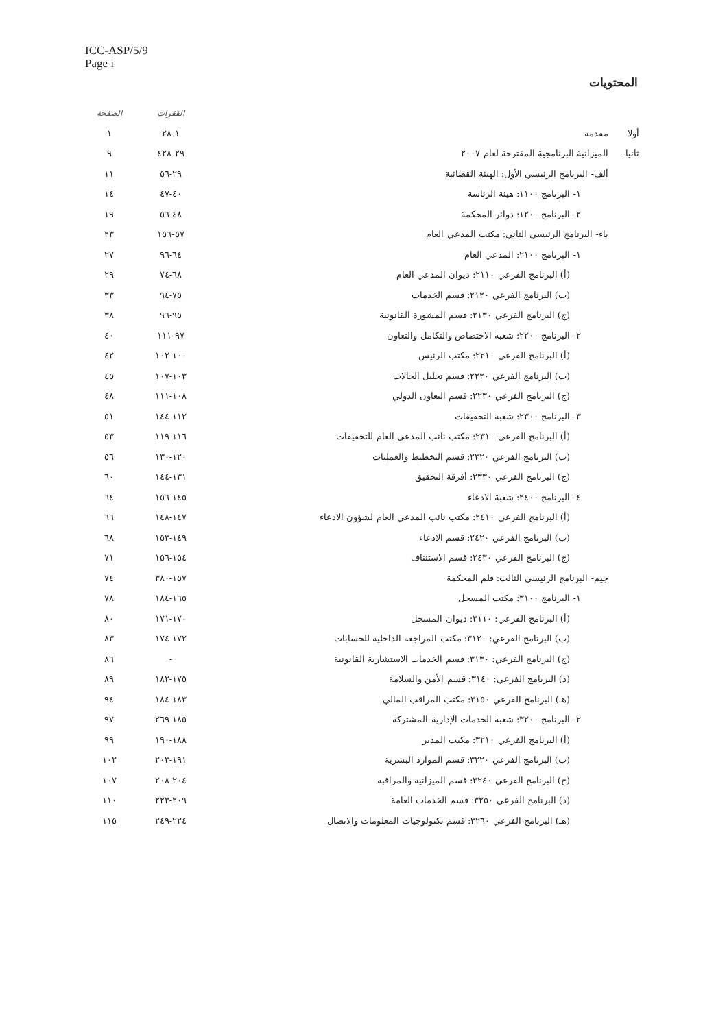ICC-ASP/5/9
Page i
المحتويات
| | | | الفقرات | الصفحة |
| --- | --- | --- | --- | --- |
| أولا | مقدمة | | ١-٢٨ | ١ |
| ثانيا- | الميزانية البرنامجية المقترحة لعام ٢٠٠٧ | | ٢٩-٤٢٨ | ٩ |
| | ألف- البرنامج الرئيسي الأول: الهيئة القضائية | | ٢٩-٥٦ | ١١ |
| | | ١- البرنامج ١١٠٠: هيئة الرئاسة | ٤٠-٤٧ | ١٤ |
| | | ٢- البرنامج ١٢٠٠: دوائر المحكمة | ٤٨-٥٦ | ١٩ |
| | باء- البرنامج الرئيسي الثاني: مكتب المدعي العام | | ٥٧-١٥٦ | ٢٣ |
| | | ١- البرنامج ٢١٠٠: المدعي العام | ٦٤-٩٦ | ٢٧ |
| | | (أ) البرنامج الفرعي ٢١١٠: ديوان المدعي العام | ٦٨-٧٤ | ٢٩ |
| | | (ب) البرنامج الفرعي ٢١٢٠: قسم الخدمات | ٧٥-٩٤ | ٣٣ |
| | | (ج) البرنامج الفرعي ٢١٣٠: قسم المشورة القانونية | ٩٥-٩٦ | ٣٨ |
| | | ٢- البرنامج ٢٢٠٠: شعبة الاختصاص والتكامل والتعاون | ٩٧-١١١ | ٤٠ |
| | | (أ) البرنامج الفرعي ٢٢١٠: مكتب الرئيس | ١٠٠-١٠٢ | ٤٢ |
| | | (ب) البرنامج الفرعي ٢٢٢٠: قسم تحليل الحالات | ١٠٣-١٠٧ | ٤٥ |
| | | (ج) البرنامج الفرعي ٢٢٣٠: قسم التعاون الدولي | ١٠٨-١١١ | ٤٨ |
| | | ٣- البرنامج ٢٣٠٠: شعبة التحقيقات | ١١٢-١٤٤ | ٥١ |
| | | (أ) البرنامج الفرعي ٢٣١٠: مكتب نائب المدعي العام للتحقيقات | ١١٦-١١٩ | ٥٣ |
| | | (ب) البرنامج الفرعي ٢٣٢٠: قسم التخطيط والعمليات | ١٢٠-١٣٠ | ٥٦ |
| | | (ج) البرنامج الفرعي ٢٣٣٠: أفرقة التحقيق | ١٣١-١٤٤ | ٦٠ |
| | | ٤- البرنامج ٢٤٠٠: شعبة الادعاء | ١٤٥-١٥٦ | ٦٤ |
| | | (أ) البرنامج الفرعي ٢٤١٠: مكتب نائب المدعي العام لشؤون الادعاء | ١٤٧-١٤٨ | ٦٦ |
| | | (ب) البرنامج الفرعي ٢٤٢٠: قسم الادعاء | ١٤٩-١٥٣ | ٦٨ |
| | | (ج) البرنامج الفرعي ٢٤٣٠: قسم الاستئناف | ١٥٤-١٥٦ | ٧١ |
| | جيم- البرنامج الرئيسي الثالث: قلم المحكمة | | ١٥٧-٣٨٠ | ٧٤ |
| | | ١- البرنامج ٣١٠٠: مكتب المسجل | ١٦٥-١٨٤ | ٧٨ |
| | | (أ) البرنامج الفرعي: ٣١١٠: ديوان المسجل | ١٧٠-١٧١ | ٨٠ |
| | | (ب) البرنامج الفرعي: ٣١٢٠: مكتب المراجعة الداخلية للحسابات | ١٧٢-١٧٤ | ٨٣ |
| | | (ج) البرنامج الفرعي: ٣١٣٠: قسم الخدمات الاستشارية القانونية | - | ٨٦ |
| | | (د) البرنامج الفرعي: ٣١٤٠: قسم الأمن والسلامة | ١٧٥-١٨٢ | ٨٩ |
| | | (هـ) البرنامج الفرعي ٣١٥٠: مكتب المراقب المالي | ١٨٣-١٨٤ | ٩٤ |
| | | ٢- البرنامج ٣٢٠٠: شعبة الخدمات الإدارية المشتركة | ١٨٥-٢٦٩ | ٩٧ |
| | | (أ) البرنامج الفرعي ٣٢١٠: مكتب المدير | ١٨٨-١٩٠ | ٩٩ |
| | | (ب) البرنامج الفرعي ٣٢٢٠: قسم الموارد البشرية | ١٩١-٢٠٣ | ١٠٢ |
| | | (ج) البرنامج الفرعي ٣٢٤٠: قسم الميزانية والمراقبة | ٢٠٤-٢٠٨ | ١٠٧ |
| | | (د) البرنامج الفرعي ٣٢٥٠: قسم الخدمات العامة | ٢٠٩-٢٢٣ | ١١٠ |
| | | (هـ) البرنامج الفرعي ٣٢٦٠: قسم تكنولوجيات المعلومات والاتصال | ٢٢٤-٢٤٩ | ١١٥ |